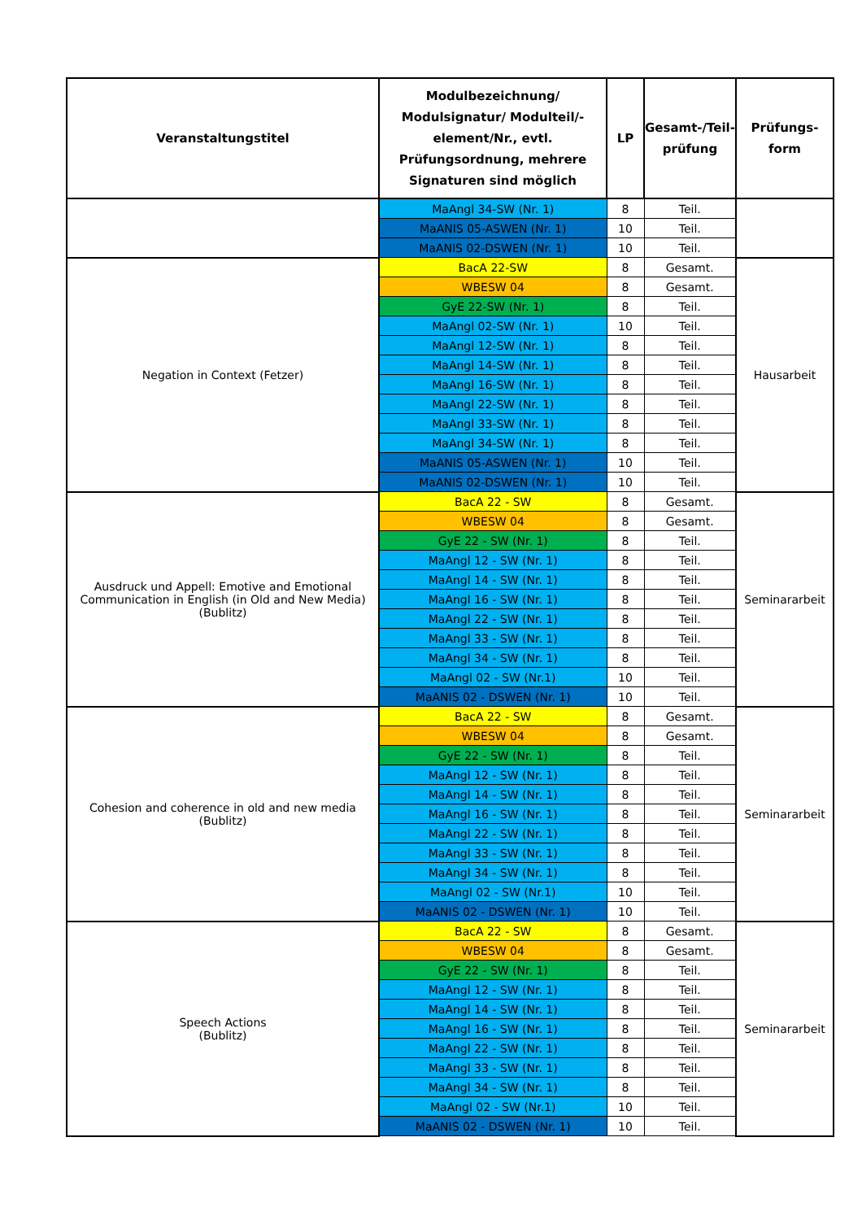| Veranstaltungstitel | Modulbezeichnung/ Modulsignatur/ Modulteil/-element/Nr., evtl. Prüfungsordnung, mehrere Signaturen sind möglich | LP | Gesamt-/Teil-prüfung | Prüfungs-form |
| --- | --- | --- | --- | --- |
| | MaAngl 34-SW (Nr. 1) | 8 | Teil. | |
| | MaANIS 05-ASWEN (Nr. 1) | 10 | Teil. | |
| | MaANIS 02-DSWEN (Nr. 1) | 10 | Teil. | |
| Negation in Context (Fetzer) | BacA 22-SW | 8 | Gesamt. | Hausarbeit |
| | WBESW 04 | 8 | Gesamt. | |
| | GyE 22-SW (Nr. 1) | 8 | Teil. | |
| | MaAngl 02-SW (Nr. 1) | 10 | Teil. | |
| | MaAngl 12-SW (Nr. 1) | 8 | Teil. | |
| | MaAngl 14-SW (Nr. 1) | 8 | Teil. | |
| | MaAngl 16-SW (Nr. 1) | 8 | Teil. | |
| | MaAngl 22-SW (Nr. 1) | 8 | Teil. | |
| | MaAngl 33-SW (Nr. 1) | 8 | Teil. | |
| | MaAngl 34-SW (Nr. 1) | 8 | Teil. | |
| | MaANIS 05-ASWEN (Nr. 1) | 10 | Teil. | |
| | MaANIS 02-DSWEN (Nr. 1) | 10 | Teil. | |
| Ausdruck und Appell: Emotive and Emotional Communication in English (in Old and New Media) (Bublitz) | BacA 22 - SW | 8 | Gesamt. | Seminararbeit |
| | WBESW 04 | 8 | Gesamt. | |
| | GyE 22 - SW (Nr. 1) | 8 | Teil. | |
| | MaAngl 12 - SW (Nr. 1) | 8 | Teil. | |
| | MaAngl 14 - SW (Nr. 1) | 8 | Teil. | |
| | MaAngl 16 - SW (Nr. 1) | 8 | Teil. | |
| | MaAngl 22 - SW (Nr. 1) | 8 | Teil. | |
| | MaAngl 33 - SW (Nr. 1) | 8 | Teil. | |
| | MaAngl 34 - SW (Nr. 1) | 8 | Teil. | |
| | MaAngl 02 - SW (Nr.1) | 10 | Teil. | |
| | MaANIS 02 - DSWEN (Nr. 1) | 10 | Teil. | |
| Cohesion and coherence in old and new media (Bublitz) | BacA 22 - SW | 8 | Gesamt. | Seminararbeit |
| | WBESW 04 | 8 | Gesamt. | |
| | GyE 22 - SW (Nr. 1) | 8 | Teil. | |
| | MaAngl 12 - SW (Nr. 1) | 8 | Teil. | |
| | MaAngl 14 - SW (Nr. 1) | 8 | Teil. | |
| | MaAngl 16 - SW (Nr. 1) | 8 | Teil. | |
| | MaAngl 22 - SW (Nr. 1) | 8 | Teil. | |
| | MaAngl 33 - SW (Nr. 1) | 8 | Teil. | |
| | MaAngl 34 - SW (Nr. 1) | 8 | Teil. | |
| | MaAngl 02 - SW (Nr.1) | 10 | Teil. | |
| | MaANIS 02 - DSWEN (Nr. 1) | 10 | Teil. | |
| Speech Actions (Bublitz) | BacA 22 - SW | 8 | Gesamt. | Seminararbeit |
| | WBESW 04 | 8 | Gesamt. | |
| | GyE 22 - SW (Nr. 1) | 8 | Teil. | |
| | MaAngl 12 - SW (Nr. 1) | 8 | Teil. | |
| | MaAngl 14 - SW (Nr. 1) | 8 | Teil. | |
| | MaAngl 16 - SW (Nr. 1) | 8 | Teil. | |
| | MaAngl 22 - SW (Nr. 1) | 8 | Teil. | |
| | MaAngl 33 - SW (Nr. 1) | 8 | Teil. | |
| | MaAngl 34 - SW (Nr. 1) | 8 | Teil. | |
| | MaAngl 02 - SW (Nr.1) | 10 | Teil. | |
| | MaANIS 02 - DSWEN (Nr. 1) | 10 | Teil. | |